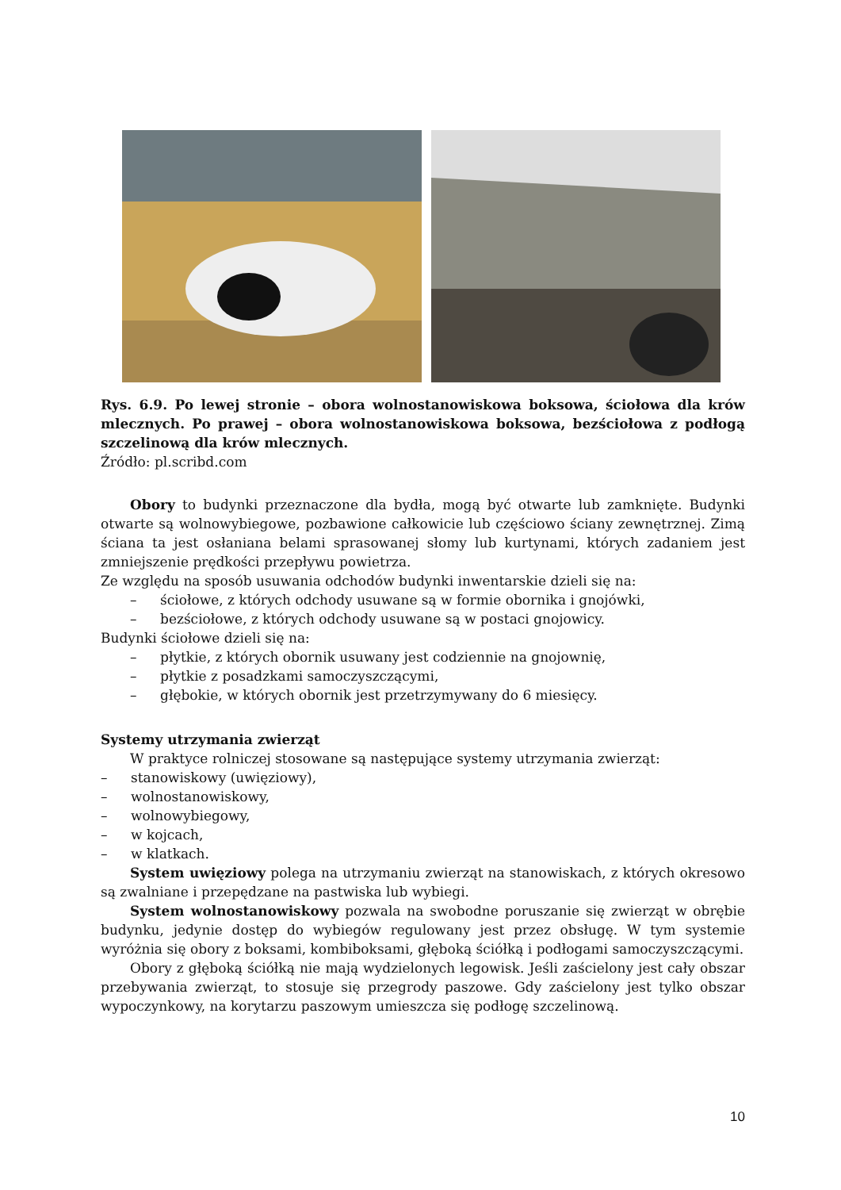Rys. 6.9. Po lewej stronie – obora wolnostanowiskowa boksowa, ściołowa dla krów mlecznych. Po prawej – obora wolnostanowiskowa boksowa, bezściołowa z podłogą szczelinową dla krów mlecznych.
Źródło: pl.scribd.com
Obory to budynki przeznaczone dla bydła, mogą być otwarte lub zamknięte. Budynki otwarte są wolnowybiegowe, pozbawione całkowicie lub częściowo ściany zewnętrznej. Zimą ściana ta jest osłaniana belami sprasowanej słomy lub kurtynami, których zadaniem jest zmniejszenie prędkości przepływu powietrza.
Ze względu na sposób usuwania odchodów budynki inwentarskie dzieli się na:
– ściołowe, z których odchody usuwane są w formie obornika i gnojówki,
– bezściołowe, z których odchody usuwane są w postaci gnojowicy.
Budynki ściołowe dzieli się na:
– płytkie, z których obornik usuwany jest codziennie na gnojownię,
– płytkie z posadzkami samoczyszczącymi,
– głębokie, w których obornik jest przetrzymywany do 6 miesięcy.
Systemy utrzymania zwierząt
W praktyce rolniczej stosowane są następujące systemy utrzymania zwierząt:
– stanowiskowy (uwięziowy),
– wolnostanowiskowy,
– wolnowybiegowy,
– w kojcach,
– w klatkach.
System uwięziowy polega na utrzymaniu zwierząt na stanowiskach, z których okresowo są zwalniane i przepędzane na pastwiska lub wybiegi.
System wolnostanowiskowy pozwala na swobodne poruszanie się zwierząt w obrębie budynku, jedynie dostęp do wybiegów regulowany jest przez obsługę. W tym systemie wyróżnia się obory z boksami, kombiboksami, głęboką ściółką i podłogami samoczyszczącymi.
Obory z głęboką ściółką nie mają wydzielonych legowisk. Jeśli zaścielony jest cały obszar przebywania zwierząt, to stosuje się przegrody paszowe. Gdy zaścielony jest tylko obszar wypoczynkowy, na korytarzu paszowym umieszcza się podłogę szczelinową.
10